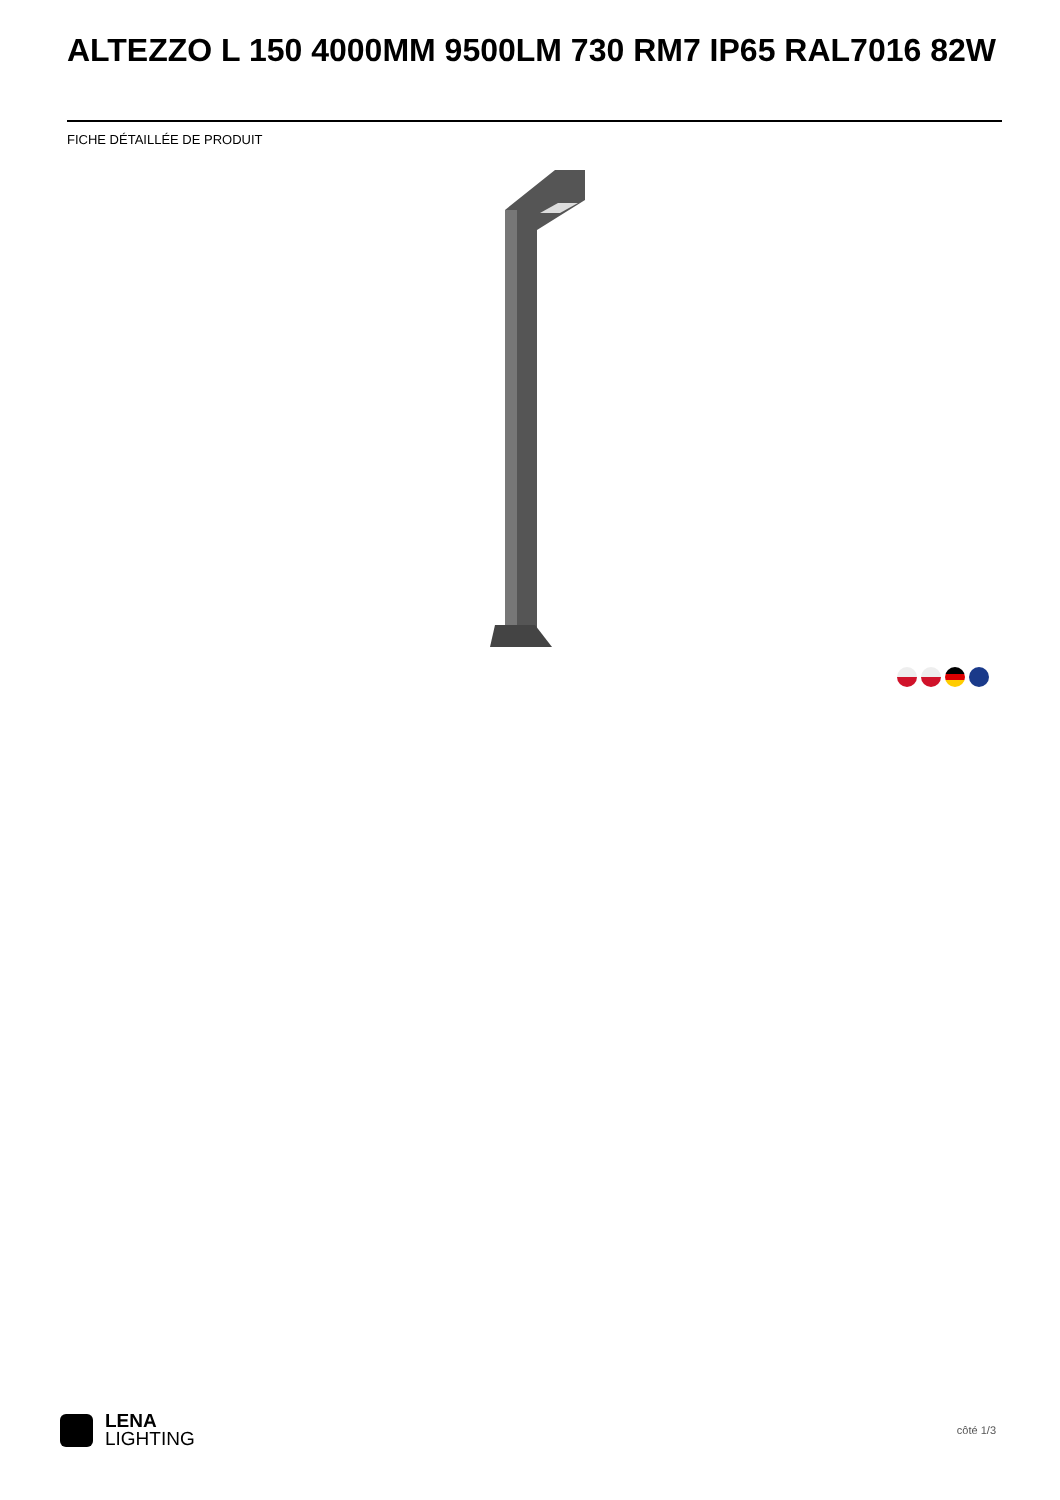ALTEZZO L 150 4000MM 9500LM 730 RM7 IP65 RAL7016 82W
FICHE DÉTAILLÉE DE PRODUIT
LENA
LIGHTING
côté 1/3